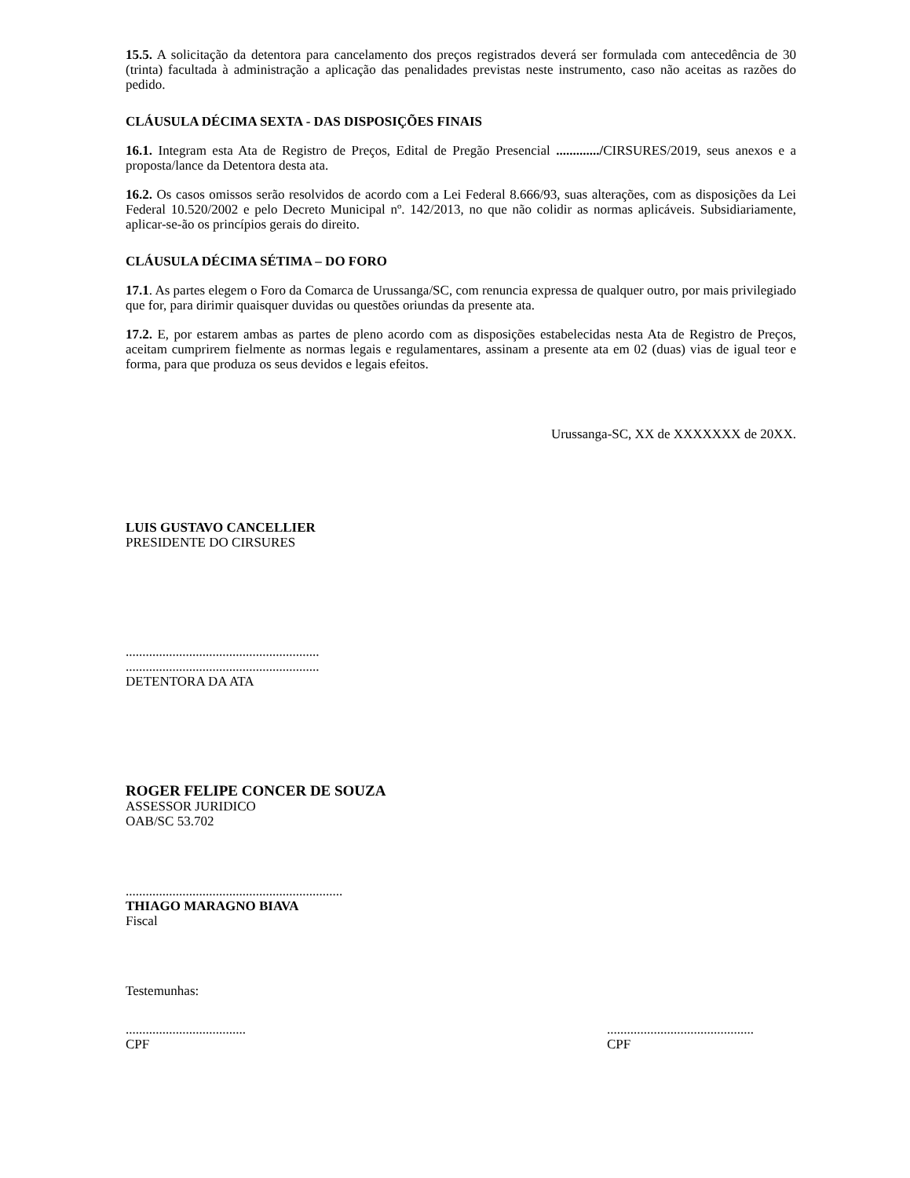15.5. A solicitação da detentora para cancelamento dos preços registrados deverá ser formulada com antecedência de 30 (trinta) facultada à administração a aplicação das penalidades previstas neste instrumento, caso não aceitas as razões do pedido.
CLÁUSULA DÉCIMA SEXTA - DAS DISPOSIÇÕES FINAIS
16.1. Integram esta Ata de Registro de Preços, Edital de Pregão Presencial ............./CIRSURES/2019, seus anexos e a proposta/lance da Detentora desta ata.
16.2. Os casos omissos serão resolvidos de acordo com a Lei Federal 8.666/93, suas alterações, com as disposições da Lei Federal 10.520/2002 e pelo Decreto Municipal nº. 142/2013, no que não colidir as normas aplicáveis. Subsidiariamente, aplicar-se-ão os princípios gerais do direito.
CLÁUSULA DÉCIMA SÉTIMA – DO FORO
17.1. As partes elegem o Foro da Comarca de Urussanga/SC, com renuncia expressa de qualquer outro, por mais privilegiado que for, para dirimir quaisquer duvidas ou questões oriundas da presente ata.
17.2. E, por estarem ambas as partes de pleno acordo com as disposições estabelecidas nesta Ata de Registro de Preços, aceitam cumprirem fielmente as normas legais e regulamentares, assinam a presente ata em 02 (duas) vias de igual teor e forma, para que produza os seus devidos e legais efeitos.
Urussanga-SC, XX de XXXXXXX de 20XX.
LUIS GUSTAVO CANCELLIER
PRESIDENTE DO CIRSURES
..........................................................
..........................................................
DETENTORA DA ATA
ROGER FELIPE CONCER DE SOUZA
ASSESSOR JURIDICO
OAB/SC 53.702
.................................................................
THIAGO MARAGNO BIAVA
Fiscal
Testemunhas:
....................................
CPF
............................................
CPF